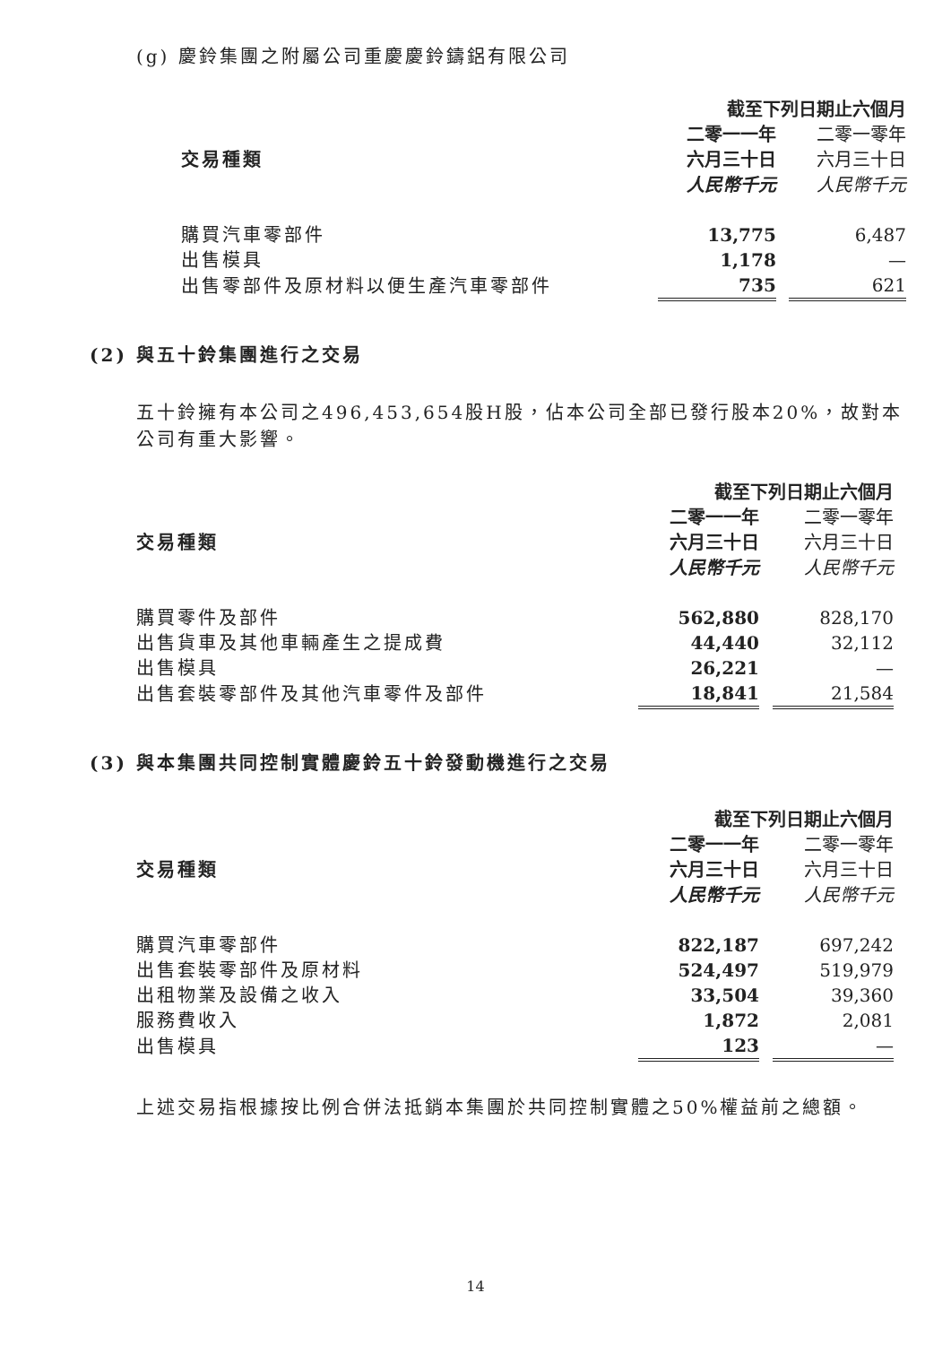(g) 慶鈴集團之附屬公司重慶慶鈴鑄鋁有限公司
| | 截至下列日期止六個月 | | |
| --- | --- | --- | --- |
| | 二零一一年 | | 二零一零年 |
| 交易種類 | 六月三十日 | | 六月三十日 |
| | 人民幣千元 | | 人民幣千元 |
| 購買汽車零部件 | 13,775 | | 6,487 |
| 出售模具 | 1,178 | | — |
| 出售零部件及原材料以便生產汽車零部件 | 735 | | 621 |
(2) 與五十鈴集團進行之交易
五十鈴擁有本公司之496,453,654股H股，佔本公司全部已發行股本20%，故對本公司有重大影響。
| | 截至下列日期止六個月 | | |
| --- | --- | --- | --- |
| | 二零一一年 | | 二零一零年 |
| 交易種類 | 六月三十日 | | 六月三十日 |
| | 人民幣千元 | | 人民幣千元 |
| 購買零件及部件 | 562,880 | | 828,170 |
| 出售貨車及其他車輛產生之提成費 | 44,440 | | 32,112 |
| 出售模具 | 26,221 | | — |
| 出售套裝零部件及其他汽車零件及部件 | 18,841 | | 21,584 |
(3) 與本集團共同控制實體慶鈴五十鈴發動機進行之交易
| | 截至下列日期止六個月 | | |
| --- | --- | --- | --- |
| | 二零一一年 | | 二零一零年 |
| 交易種類 | 六月三十日 | | 六月三十日 |
| | 人民幣千元 | | 人民幣千元 |
| 購買汽車零部件 | 822,187 | | 697,242 |
| 出售套裝零部件及原材料 | 524,497 | | 519,979 |
| 出租物業及設備之收入 | 33,504 | | 39,360 |
| 服務費收入 | 1,872 | | 2,081 |
| 出售模具 | 123 | | — |
上述交易指根據按比例合併法抵銷本集團於共同控制實體之50%權益前之總額。
14